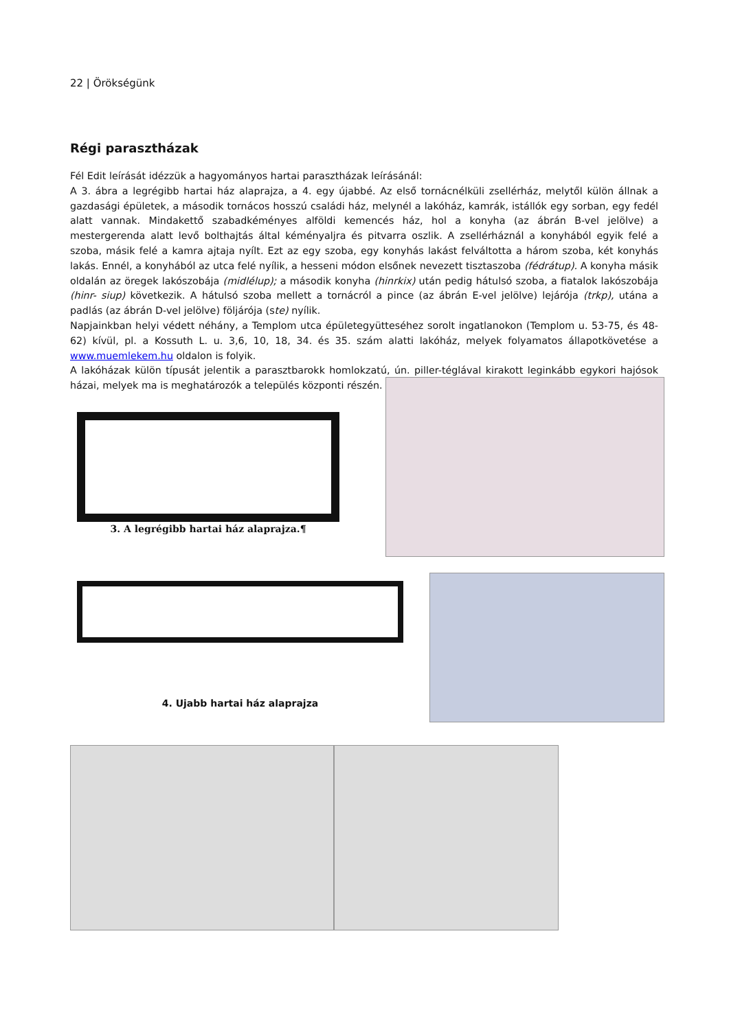22 | Örökségünk
Régi parasztházak
Fél Edit leírását idézzük a hagyományos hartai parasztházak leírásánál:
A 3. ábra a legrégibb hartai ház alaprajza, a 4. egy újabbé. Az első tornácnélküli zsellérház, melytől külön állnak a gazdasági épületek, a második tornácos hosszú családi ház, melynél a lakóház, kamrák, istállók egy sorban, egy fedél alatt vannak. Mindakettő szabadkéményes alföldi kemencés ház, hol a konyha (az ábrán B-vel jelölve) a mestergerenda alatt levő bolthajtás által kéményaljra és pitvarra oszlik. A zsellérháznál a konyhából egyik felé a szoba, másik felé a kamra ajtaja nyílt. Ezt az egy szoba, egy konyhás lakást felváltotta a három szoba, két konyhás lakás. Ennél, a konyhából az utca felé nyílik, a hesseni módon elsőnek nevezett tisztaszoba (fédrátup). A konyha másik oldalán az öregek lakószobája (midlélup); a második konyha (hinrkix) után pedig hátulsó szoba, a fiatalok lakószobája (hinr- siup) következik. A hátulsó szoba mellett a tornácról a pince (az ábrán E-vel jelölve) lejárója (trkp), utána a padlás (az ábrán D-vel jelölve) följárója (ste) nyílik.
Napjainkban helyi védett néhány, a Templom utca épületegyütteséhez sorolt ingatlanokon (Templom u. 53-75, és 48-62) kívül, pl. a Kossuth L. u. 3,6, 10, 18, 34. és 35. szám alatti lakóház, melyek folyamatos állapotkövetése a www.muemlekem.hu oldalon is folyik.
A lakóházak külön típusát jelentik a parasztbarokk homlokzatú, ún. piller-téglával kirakott leginkább egykori hajósok házai, melyek ma is meghatározók a település központi részén.
3. A legrégibb hartai ház alaprajza.¶
4. Ujabb hartai ház alaprajza